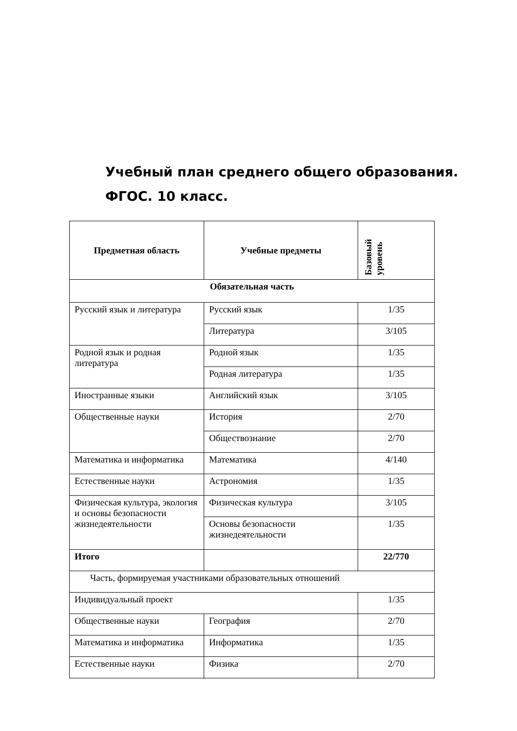Учебный план среднего общего образования.
ФГОС. 10 класс.
| Предметная область | Учебные предметы | Базовый уровень |
| --- | --- | --- |
| Обязательная часть | | |
| Русский язык и литература | Русский язык | 1/35 |
| | Литература | 3/105 |
| Родной язык и родная литература | Родной язык | 1/35 |
| | Родная литература | 1/35 |
| Иностранные языки | Английский язык | 3/105 |
| Общественные науки | История | 2/70 |
| | Обществознание | 2/70 |
| Математика и информатика | Математика | 4/140 |
| Естественные науки | Астрономия | 1/35 |
| Физическая культура, экология и основы безопасности жизнедеятельности | Физическая культура | 3/105 |
| | Основы безопасности жизнедеятельности | 1/35 |
| Итого | | 22/770 |
| Часть, формируемая участниками образовательных отношений | | |
| Индивидуальный проект | | 1/35 |
| Общественные науки | География | 2/70 |
| Математика и информатика | Информатика | 1/35 |
| Естественные науки | Физика | 2/70 |